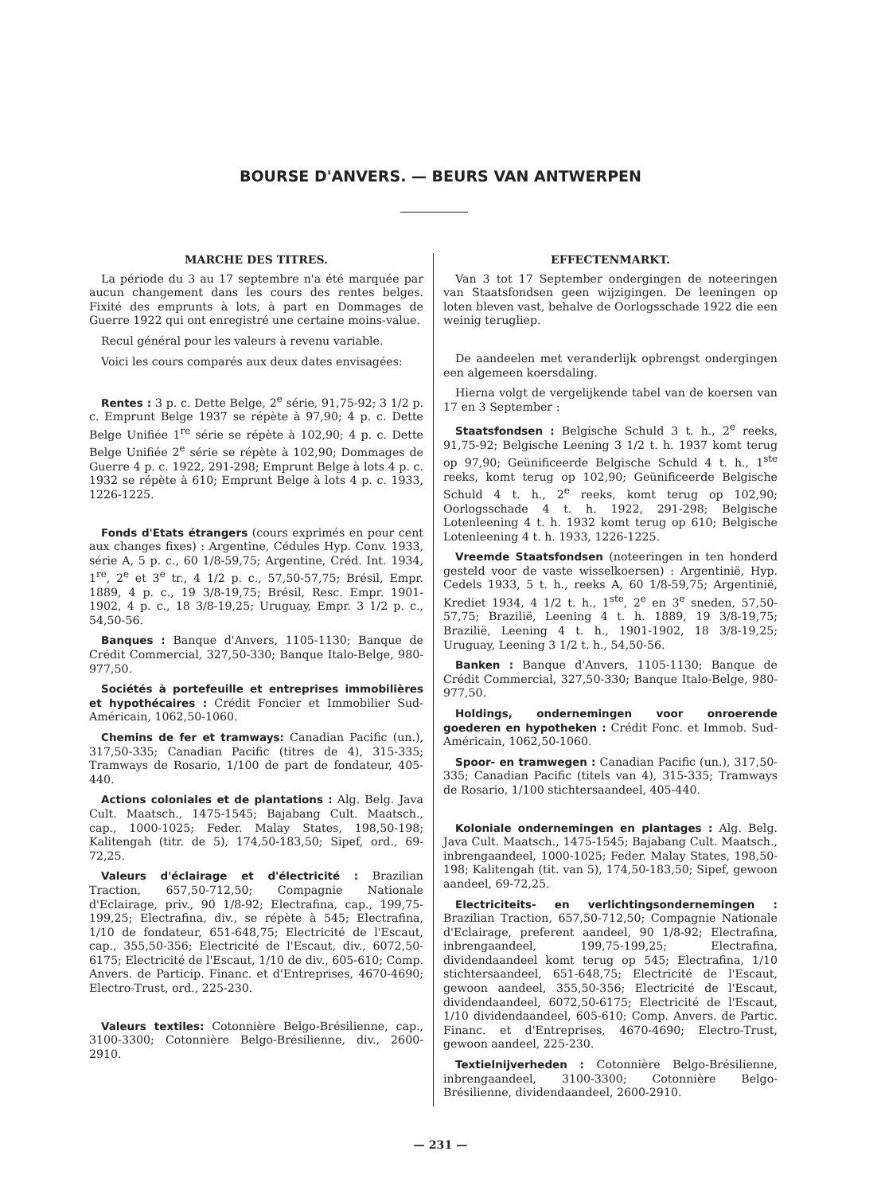BOURSE D'ANVERS. — BEURS VAN ANTWERPEN
MARCHE DES TITRES.
La période du 3 au 17 septembre n'a été marquée par aucun changement dans les cours des rentes belges. Fixité des emprunts à lots, à part en Dommages de Guerre 1922 qui ont enregistré une certaine moins-value.
Recul général pour les valeurs à revenu variable.
Voici les cours comparés aux deux dates envisagées:
Rentes : 3 p. c. Dette Belge, 2<sup>e</sup> série, 91,75-92; 3 1/2 p. c. Emprunt Belge 1937 se répète à 97,90; 4 p. c. Dette Belge Unifiée 1<sup>re</sup> série se répète à 102,90; 4 p. c. Dette Belge Unifiée 2<sup>e</sup> série se répète à 102,90; Dommages de Guerre 4 p. c. 1922, 291-298; Emprunt Belge à lots 4 p. c. 1932 se répète à 610; Emprunt Belge à lots 4 p. c. 1933, 1226-1225.
Fonds d'Etats étrangers (cours exprimés en pour cent aux changes fixes) : Argentine, Cédules Hyp. Conv. 1933, série A, 5 p. c., 60 1/8-59,75; Argentine, Créd. Int. 1934, 1<sup>re</sup>, 2<sup>e</sup> et 3<sup>e</sup> tr., 4 1/2 p. c., 57,50-57,75; Brésil, Empr. 1889, 4 p. c., 19 3/8-19,75; Brésil, Resc. Empr. 1901-1902, 4 p. c., 18 3/8-19,25; Uruguay, Empr. 3 1/2 p. c., 54,50-56.
Banques : Banque d'Anvers, 1105-1130; Banque de Crédit Commercial, 327,50-330; Banque Italo-Belge, 980-977,50.
Sociétés à portefeuille et entreprises immobilières et hypothécaires : Crédit Foncier et Immobilier Sud-Américain, 1062,50-1060.
Chemins de fer et tramways: Canadian Pacific (un.), 317,50-335; Canadian Pacific (titres de 4), 315-335; Tramways de Rosario, 1/100 de part de fondateur, 405-440.
Actions coloniales et de plantations : Alg. Belg. Java Cult. Maatsch., 1475-1545; Bajabang Cult. Maatsch., cap., 1000-1025; Feder. Malay States, 198,50-198; Kalitengah (titr. de 5), 174,50-183,50; Sipef, ord., 69-72,25.
Valeurs d'éclairage et d'électricité : Brazilian Traction, 657,50-712,50; Compagnie Nationale d'Eclairage, priv., 90 1/8-92; Electrafina, cap., 199,75-199,25; Electrafina, div., se répète à 545; Electrafina, 1/10 de fondateur, 651-648,75; Electricité de l'Escaut, cap., 355,50-356; Electricité de l'Escaut, div., 6072,50-6175; Electricité de l'Escaut, 1/10 de div., 605-610; Comp. Anvers. de Particip. Financ. et d'Entreprises, 4670-4690; Electro-Trust, ord., 225-230.
Valeurs textiles: Cotonnière Belgo-Brésilienne, cap., 3100-3300; Cotonnière Belgo-Brésilienne, div., 2600-2910.
EFFECTENMARKT.
Van 3 tot 17 September ondergingen de noteeringen van Staatsfondsen geen wijzigingen. De leeningen op loten bleven vast, behalve de Oorlogsschade 1922 die een weinig terugliep.
De aandeelen met veranderlijk opbrengst ondergingen een algemeen koersdaling.
Hierna volgt de vergelijkende tabel van de koersen van 17 en 3 September :
Staatsfondsen : Belgische Schuld 3 t. h., 2<sup>e</sup> reeks, 91,75-92; Belgische Leening 3 1/2 t. h. 1937 komt terug op 97,90; Geünificeerde Belgische Schuld 4 t. h., 1<sup>ste</sup> reeks, komt terug op 102,90; Geünificeerde Belgische Schuld 4 t. h., 2<sup>e</sup> reeks, komt terug op 102,90; Oorlogsschade 4 t. h. 1922, 291-298; Belgische Lotenleening 4 t. h. 1932 komt terug op 610; Belgische Lotenleening 4 t. h. 1933, 1226-1225.
Vreemde Staatsfondsen (noteeringen in ten honderd gesteld voor de vaste wisselkoersen) : Argentinië, Hyp. Cedels 1933, 5 t. h., reeks A, 60 1/8-59,75; Argentinië, Krediet 1934, 4 1/2 t. h., 1<sup>ste</sup>, 2<sup>e</sup> en 3<sup>e</sup> sneden, 57,50-57,75; Brazilië, Leening 4 t. h. 1889, 19 3/8-19,75; Brazilië, Leening 4 t. h., 1901-1902, 18 3/8-19,25; Uruguay, Leening 3 1/2 t. h., 54,50-56.
Banken : Banque d'Anvers, 1105-1130; Banque de Crédit Commercial, 327,50-330; Banque Italo-Belge, 980-977,50.
Holdings, ondernemingen voor onroerende goederen en hypotheken : Crédit Fonc. et Immob. Sud-Américain, 1062,50-1060.
Spoor- en tramwegen : Canadian Pacific (un.), 317,50-335; Canadian Pacific (titels van 4), 315-335; Tramways de Rosario, 1/100 stichtersaandeel, 405-440.
Koloniale ondernemingen en plantages : Alg. Belg. Java Cult. Maatsch., 1475-1545; Bajabang Cult. Maatsch., inbrengaandeel, 1000-1025; Feder. Malay States, 198,50-198; Kalitengah (tit. van 5), 174,50-183,50; Sipef, gewoon aandeel, 69-72,25.
Electriciteits- en verlichtingsondernemingen : Brazilian Traction, 657,50-712,50; Compagnie Nationale d'Eclairage, preferent aandeel, 90 1/8-92; Electrafina, inbrengaandeel, 199,75-199,25; Electrafina, dividendaandeel komt terug op 545; Electrafina, 1/10 stichtersaandeel, 651-648,75; Electricité de l'Escaut, gewoon aandeel, 355,50-356; Electricité de l'Escaut, dividendaandeel, 6072,50-6175; Electricité de l'Escaut, 1/10 dividendaandeel, 605-610; Comp. Anvers. de Partic. Financ. et d'Entreprises, 4670-4690; Electro-Trust, gewoon aandeel, 225-230.
Textielnijverheden : Cotonnière Belgo-Brésilienne, inbrengaandeel, 3100-3300; Cotonnière Belgo-Brésilienne, dividendaandeel, 2600-2910.
— 231 —